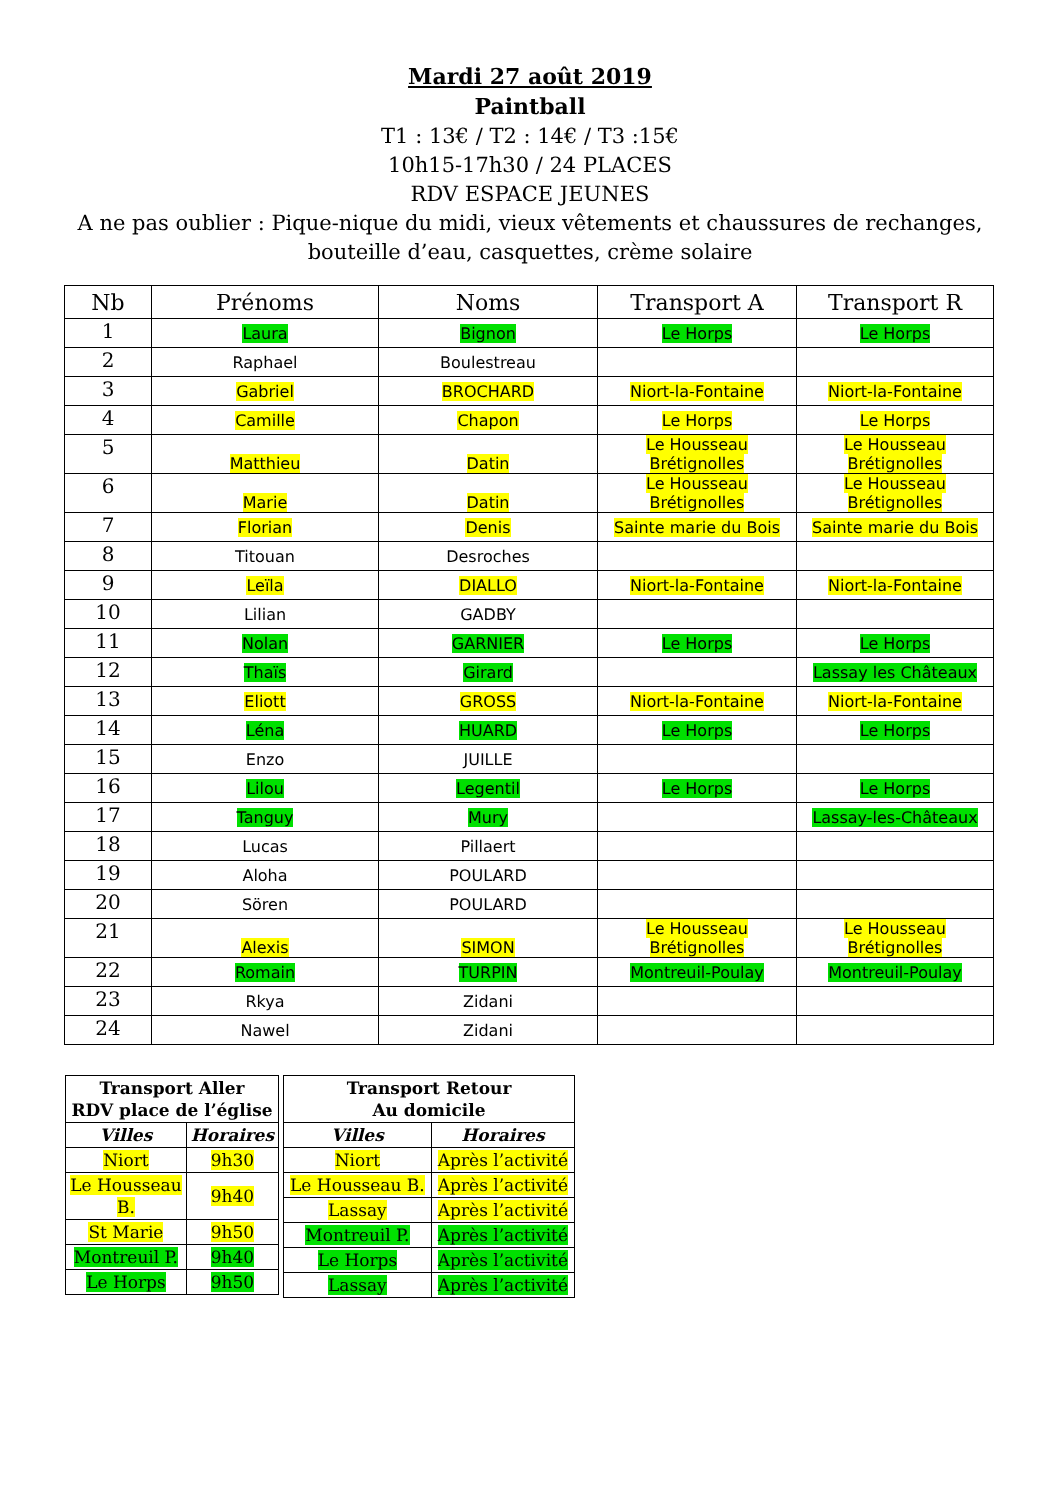Mardi 27 août 2019
Paintball
T1 : 13€ / T2 : 14€ / T3 :15€
10h15-17h30 / 24 PLACES
RDV ESPACE JEUNES
A ne pas oublier : Pique-nique du midi, vieux vêtements et chaussures de rechanges,
bouteille d’eau, casquettes, crème solaire
| Nb | Prénoms | Noms | Transport A | Transport R |
| --- | --- | --- | --- | --- |
| 1 | Laura | Bignon | Le Horps | Le Horps |
| 2 | Raphael | Boulestreau | | |
| 3 | Gabriel | BROCHARD | Niort-la-Fontaine | Niort-la-Fontaine |
| 4 | Camille | Chapon | Le Horps | Le Horps |
| 5 | Matthieu | Datin | Le Housseau Brétignolles | Le Housseau Brétignolles |
| 6 | Marie | Datin | Le Housseau Brétignolles | Le Housseau Brétignolles |
| 7 | Florian | Denis | Sainte marie du Bois | Sainte marie du Bois |
| 8 | Titouan | Desroches | | |
| 9 | Leïla | DIALLO | Niort-la-Fontaine | Niort-la-Fontaine |
| 10 | Lilian | GADBY | | |
| 11 | Nolan | GARNIER | Le Horps | Le Horps |
| 12 | Thaïs | Girard | | Lassay les Châteaux |
| 13 | Eliott | GROSS | Niort-la-Fontaine | Niort-la-Fontaine |
| 14 | Léna | HUARD | Le Horps | Le Horps |
| 15 | Enzo | JUILLE | | |
| 16 | Lilou | Legentil | Le Horps | Le Horps |
| 17 | Tanguy | Mury | | Lassay-les-Châteaux |
| 18 | Lucas | Pillaert | | |
| 19 | Aloha | POULARD | | |
| 20 | Sören | POULARD | | |
| 21 | Alexis | SIMON | Le Housseau Brétignolles | Le Housseau Brétignolles |
| 22 | Romain | TURPIN | Montreuil-Poulay | Montreuil-Poulay |
| 23 | Rkya | Zidani | | |
| 24 | Nawel | Zidani | | |
| Transport Aller RDV place de l’église | |
| --- | --- |
| Villes | Horaires |
| Niort | 9h30 |
| Le Housseau B. | 9h40 |
| St Marie | 9h50 |
| Montreuil P. | 9h40 |
| Le Horps | 9h50 |
| Transport Retour Au domicile | |
| --- | --- |
| Villes | Horaires |
| Niort | Après l’activité |
| Le Housseau B. | Après l’activité |
| Lassay | Après l’activité |
| Montreuil P. | Après l’activité |
| Le Horps | Après l’activité |
| Lassay | Après l’activité |